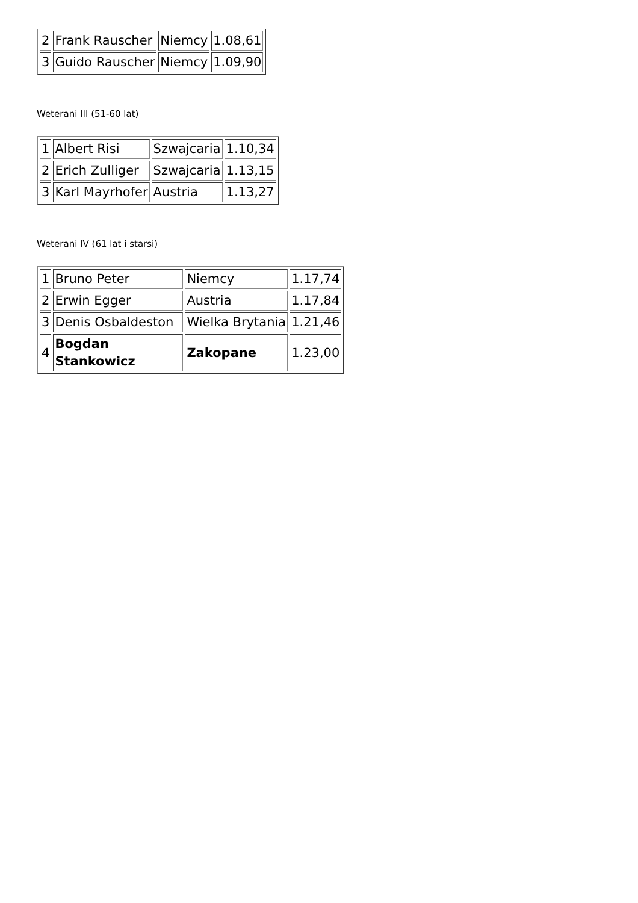| 2 | Frank Rauscher | Niemcy | 1.08,61 |
| 3 | Guido Rauscher | Niemcy | 1.09,90 |
Weterani III (51-60 lat)
| 1 | Albert Risi | Szwajcaria | 1.10,34 |
| 2 | Erich Zulliger | Szwajcaria | 1.13,15 |
| 3 | Karl Mayrhofer | Austria | 1.13,27 |
Weterani IV (61 lat i starsi)
| 1 | Bruno Peter | Niemcy | 1.17,74 |
| 2 | Erwin Egger | Austria | 1.17,84 |
| 3 | Denis Osbaldeston | Wielka Brytania | 1.21,46 |
| 4 | Bogdan Stankowicz | Zakopane | 1.23,00 |